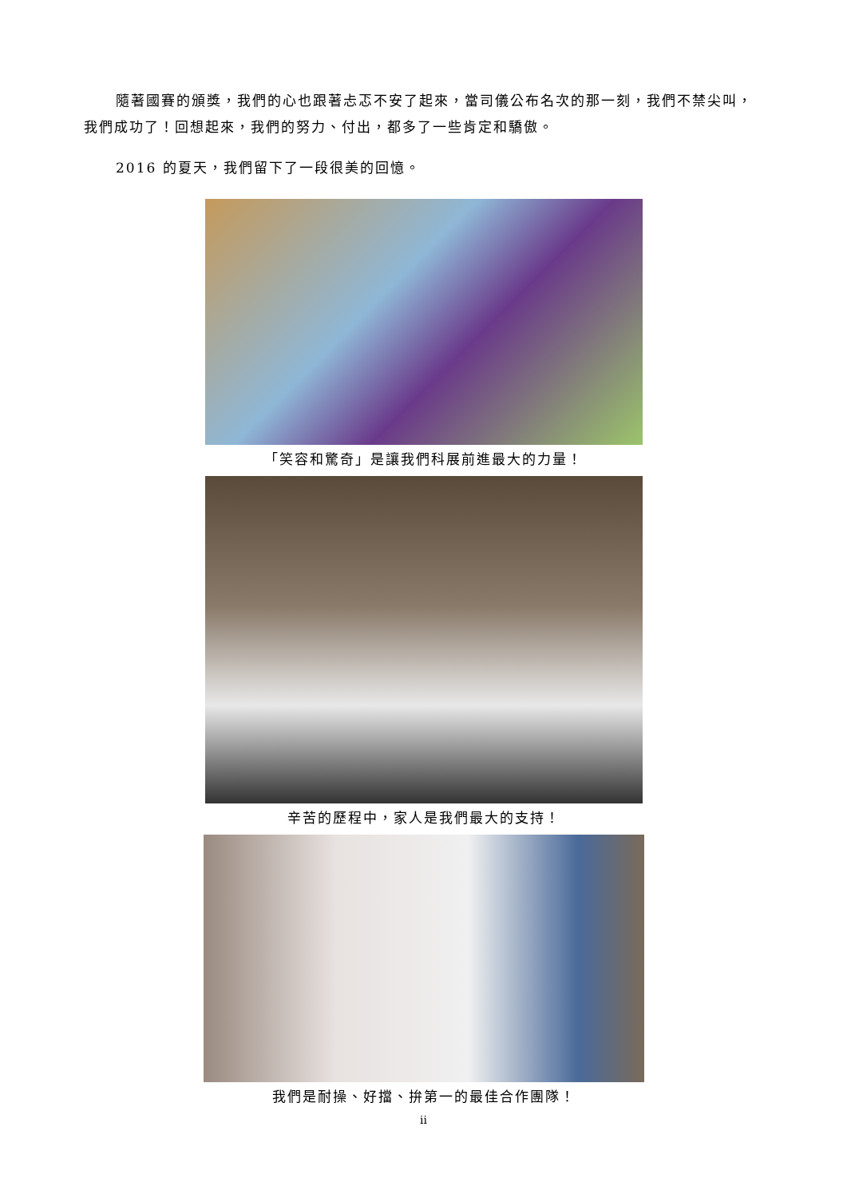隨著國賽的頒獎，我們的心也跟著忐忑不安了起來，當司儀公布名次的那一刻，我們不禁尖叫，我們成功了！回想起來，我們的努力、付出，都多了一些肯定和驕傲。
2016 的夏天，我們留下了一段很美的回憶。
「笑容和驚奇」是讓我們科展前進最大的力量！
辛苦的歷程中，家人是我們最大的支持！
我們是耐操、好擋、拚第一的最佳合作團隊！
ii